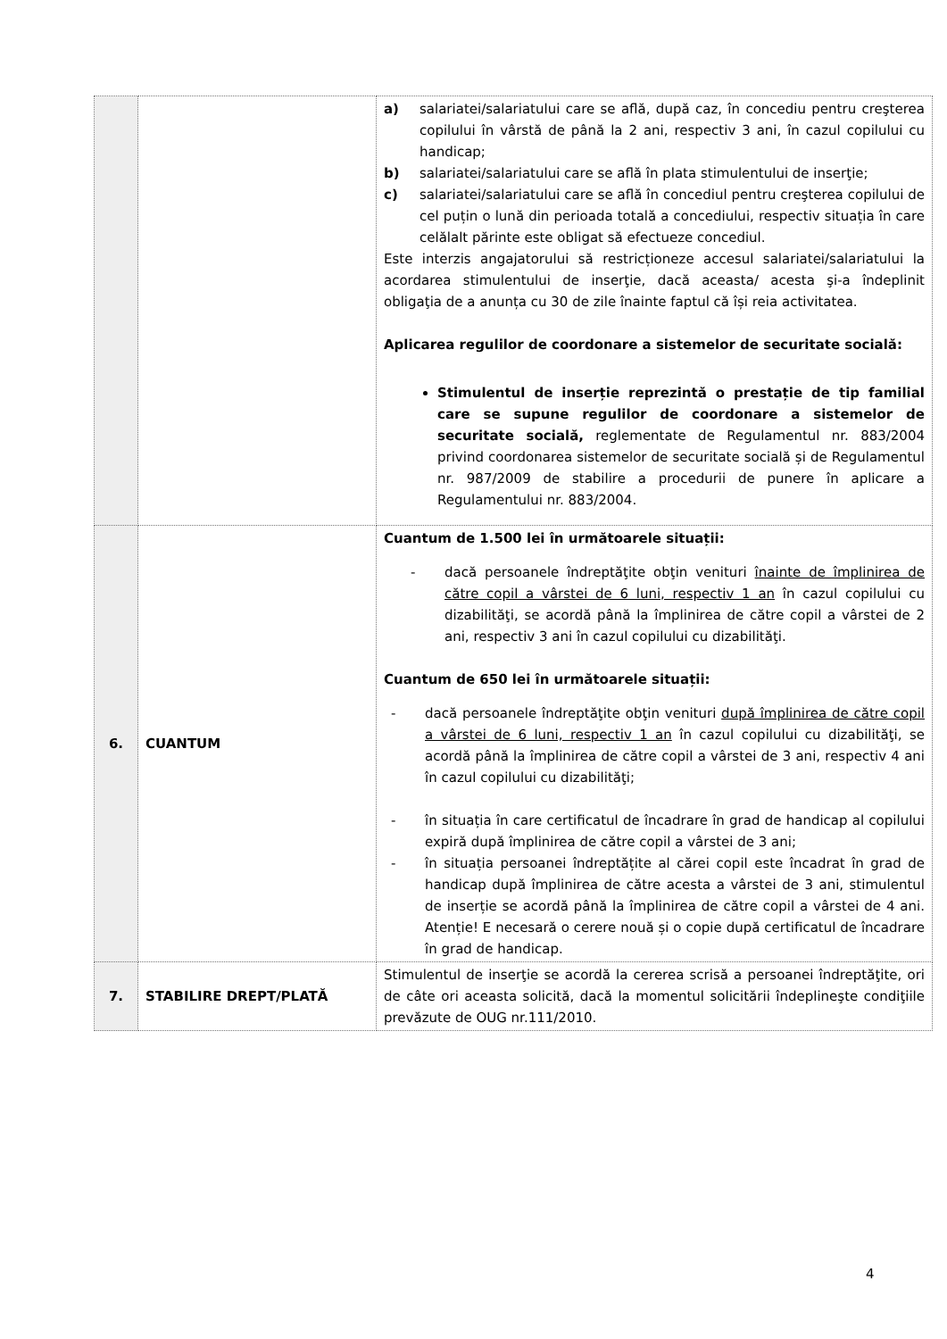| | | a) salariatei/salariatului care se află, după caz, în concediu pentru creşterea copilului în vârstă de până la 2 ani, respectiv 3 ani, în cazul copilului cu handicap; b) salariatei/salariatului care se află în plata stimulentului de inserţie; c) salariatei/salariatului care se află în concediul pentru creşterea copilului de cel puțin o lună din perioada totală a concediului, respectiv situația în care celălalt părinte este obligat să efectueze concediul. Este interzis angajatorului să restricționeze accesul salariatei/salariatului la acordarea stimulentului de inserţie, dacă aceasta/ acesta şi-a îndeplinit obligaţia de a anunța cu 30 de zile înainte faptul că își reia activitatea. Aplicarea regulilor de coordonare a sistemelor de securitate socială: Stimulentul de inserție reprezintă o prestație de tip familial care se supune regulilor de coordonare a sistemelor de securitate socială, reglementate de Regulamentul nr. 883/2004 privind coordonarea sistemelor de securitate socială și de Regulamentul nr. 987/2009 de stabilire a procedurii de punere în aplicare a Regulamentului nr. 883/2004. |
| 6. | CUANTUM | Cuantum de 1.500 lei în următoarele situații: - dacă persoanele îndreptăţite obţin venituri înainte de împlinirea de către copil a vârstei de 6 luni, respectiv 1 an în cazul copilului cu dizabilităţi, se acordă până la împlinirea de către copil a vârstei de 2 ani, respectiv 3 ani în cazul copilului cu dizabilităţi. Cuantum de 650 lei în următoarele situații: - dacă persoanele îndreptăţite obţin venituri după împlinirea de către copil a vârstei de 6 luni, respectiv 1 an în cazul copilului cu dizabilităţi, se acordă până la împlinirea de către copil a vârstei de 3 ani, respectiv 4 ani în cazul copilului cu dizabilităţi; - în situația în care certificatul de încadrare în grad de handicap al copilului expiră după împlinirea de către copil a vârstei de 3 ani; - în situația persoanei îndreptățite al cărei copil este încadrat în grad de handicap după împlinirea de către acesta a vârstei de 3 ani, stimulentul de inserție se acordă până la împlinirea de către copil a vârstei de 4 ani. Atenție! E necesară o cerere nouă și o copie după certificatul de încadrare în grad de handicap. |
| 7. | STABILIRE DREPT/PLATĂ | Stimulentul de inserţie se acordă la cererea scrisă a persoanei îndreptăţite, ori de câte ori aceasta solicită, dacă la momentul solicitării îndeplineşte condiţiile prevăzute de OUG nr.111/2010. |
4